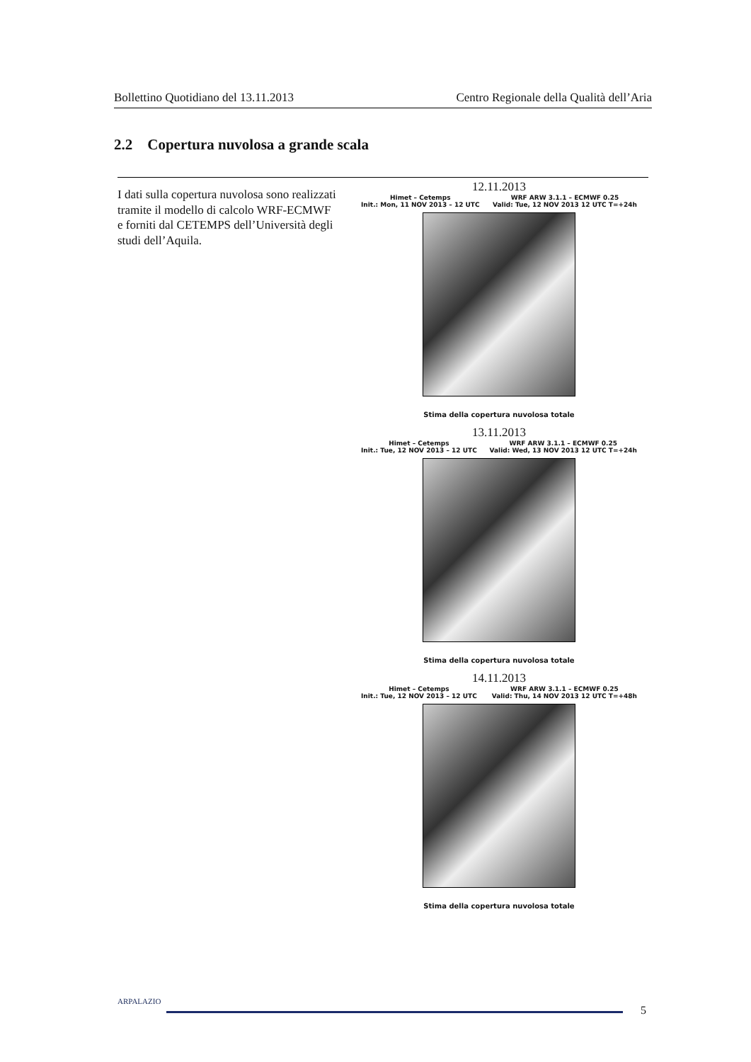Bollettino Quotidiano del 13.11.2013 Centro Regionale della Qualità dell’Aria
2.2 Copertura nuvolosa a grande scala
I dati sulla copertura nuvolosa sono realizzati tramite il modello di calcolo WRF-ECMWF e forniti dal CETEMPS dell’Università degli studi dell’Aquila.
12.11.2013
Himet – Cetemps
Init.: Mon, 11 NOV 2013 – 12 UTC WRF ARW 3.1.1 – ECMWF 0.25
Valid: Tue, 12 NOV 2013 12 UTC T=+24h
Stima della copertura nuvolosa totale
13.11.2013
Himet – Cetemps
Init.: Tue, 12 NOV 2013 – 12 UTC WRF ARW 3.1.1 – ECMWF 0.25
Valid: Wed, 13 NOV 2013 12 UTC T=+24h
Stima della copertura nuvolosa totale
14.11.2013
Himet – Cetemps
Init.: Tue, 12 NOV 2013 – 12 UTC WRF ARW 3.1.1 – ECMWF 0.25
Valid: Thu, 14 NOV 2013 12 UTC T=+48h
Stima della copertura nuvolosa totale
ARPALAZIO
5